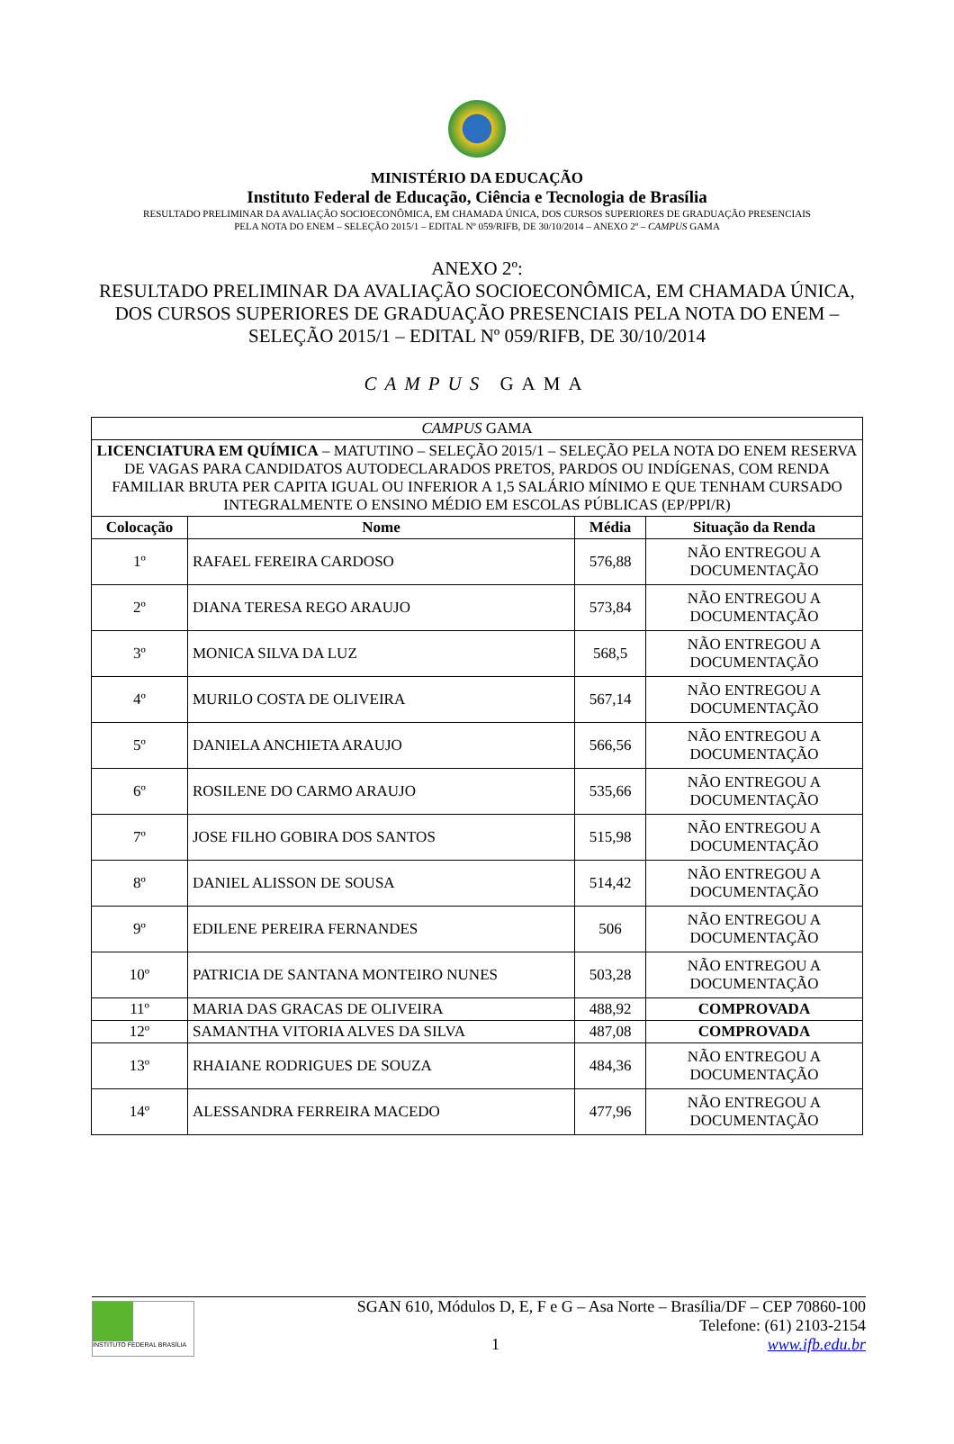MINISTÉRIO DA EDUCAÇÃO
Instituto Federal de Educação, Ciência e Tecnologia de Brasília
RESULTADO PRELIMINAR DA AVALIAÇÃO SOCIOECONÔMICA, EM CHAMADA ÚNICA, DOS CURSOS SUPERIORES DE GRADUAÇÃO PRESENCIAIS
PELA NOTA DO ENEM – SELEÇÃO 2015/1 – EDITAL Nº 059/RIFB, DE 30/10/2014 – ANEXO 2º – CAMPUS GAMA
ANEXO 2º:
RESULTADO PRELIMINAR DA AVALIAÇÃO SOCIOECONÔMICA, EM CHAMADA ÚNICA,
DOS CURSOS SUPERIORES DE GRADUAÇÃO PRESENCIAIS PELA NOTA DO ENEM –
SELEÇÃO 2015/1 – EDITAL Nº 059/RIFB, DE 30/10/2014
CAMPUS GAMA
| CAMPUS GAMA | | | |
| LICENCIATURA EM QUÍMICA – MATUTINO – SELEÇÃO 2015/1 – SELEÇÃO PELA NOTA DO ENEM RESERVA DE VAGAS PARA CANDIDATOS AUTODECLARADOS PRETOS, PARDOS OU INDÍGENAS, COM RENDA FAMILIAR BRUTA PER CAPITA IGUAL OU INFERIOR A 1,5 SALÁRIO MÍNIMO E QUE TENHAM CURSADO INTEGRALMENTE O ENSINO MÉDIO EM ESCOLAS PÚBLICAS (EP/PPI/R) | | | |
| Colocação | Nome | Média | Situação da Renda |
| 1º | RAFAEL FEREIRA CARDOSO | 576,88 | NÃO ENTREGOU A DOCUMENTAÇÃO |
| 2º | DIANA TERESA REGO ARAUJO | 573,84 | NÃO ENTREGOU A DOCUMENTAÇÃO |
| 3º | MONICA SILVA DA LUZ | 568,5 | NÃO ENTREGOU A DOCUMENTAÇÃO |
| 4º | MURILO COSTA DE OLIVEIRA | 567,14 | NÃO ENTREGOU A DOCUMENTAÇÃO |
| 5º | DANIELA ANCHIETA ARAUJO | 566,56 | NÃO ENTREGOU A DOCUMENTAÇÃO |
| 6º | ROSILENE DO CARMO ARAUJO | 535,66 | NÃO ENTREGOU A DOCUMENTAÇÃO |
| 7º | JOSE FILHO GOBIRA DOS SANTOS | 515,98 | NÃO ENTREGOU A DOCUMENTAÇÃO |
| 8º | DANIEL ALISSON DE SOUSA | 514,42 | NÃO ENTREGOU A DOCUMENTAÇÃO |
| 9º | EDILENE PEREIRA FERNANDES | 506 | NÃO ENTREGOU A DOCUMENTAÇÃO |
| 10º | PATRICIA DE SANTANA MONTEIRO NUNES | 503,28 | NÃO ENTREGOU A DOCUMENTAÇÃO |
| 11º | MARIA DAS GRACAS DE OLIVEIRA | 488,92 | COMPROVADA |
| 12º | SAMANTHA VITORIA ALVES DA SILVA | 487,08 | COMPROVADA |
| 13º | RHAIANE RODRIGUES DE SOUZA | 484,36 | NÃO ENTREGOU A DOCUMENTAÇÃO |
| 14º | ALESSANDRA FERREIRA MACEDO | 477,96 | NÃO ENTREGOU A DOCUMENTAÇÃO |
INSTITUTO FEDERAL BRASÍLIA
SGAN 610, Módulos D, E, F e G – Asa Norte – Brasília/DF – CEP 70860-100
Telefone: (61) 2103-2154
1 www.ifb.edu.br